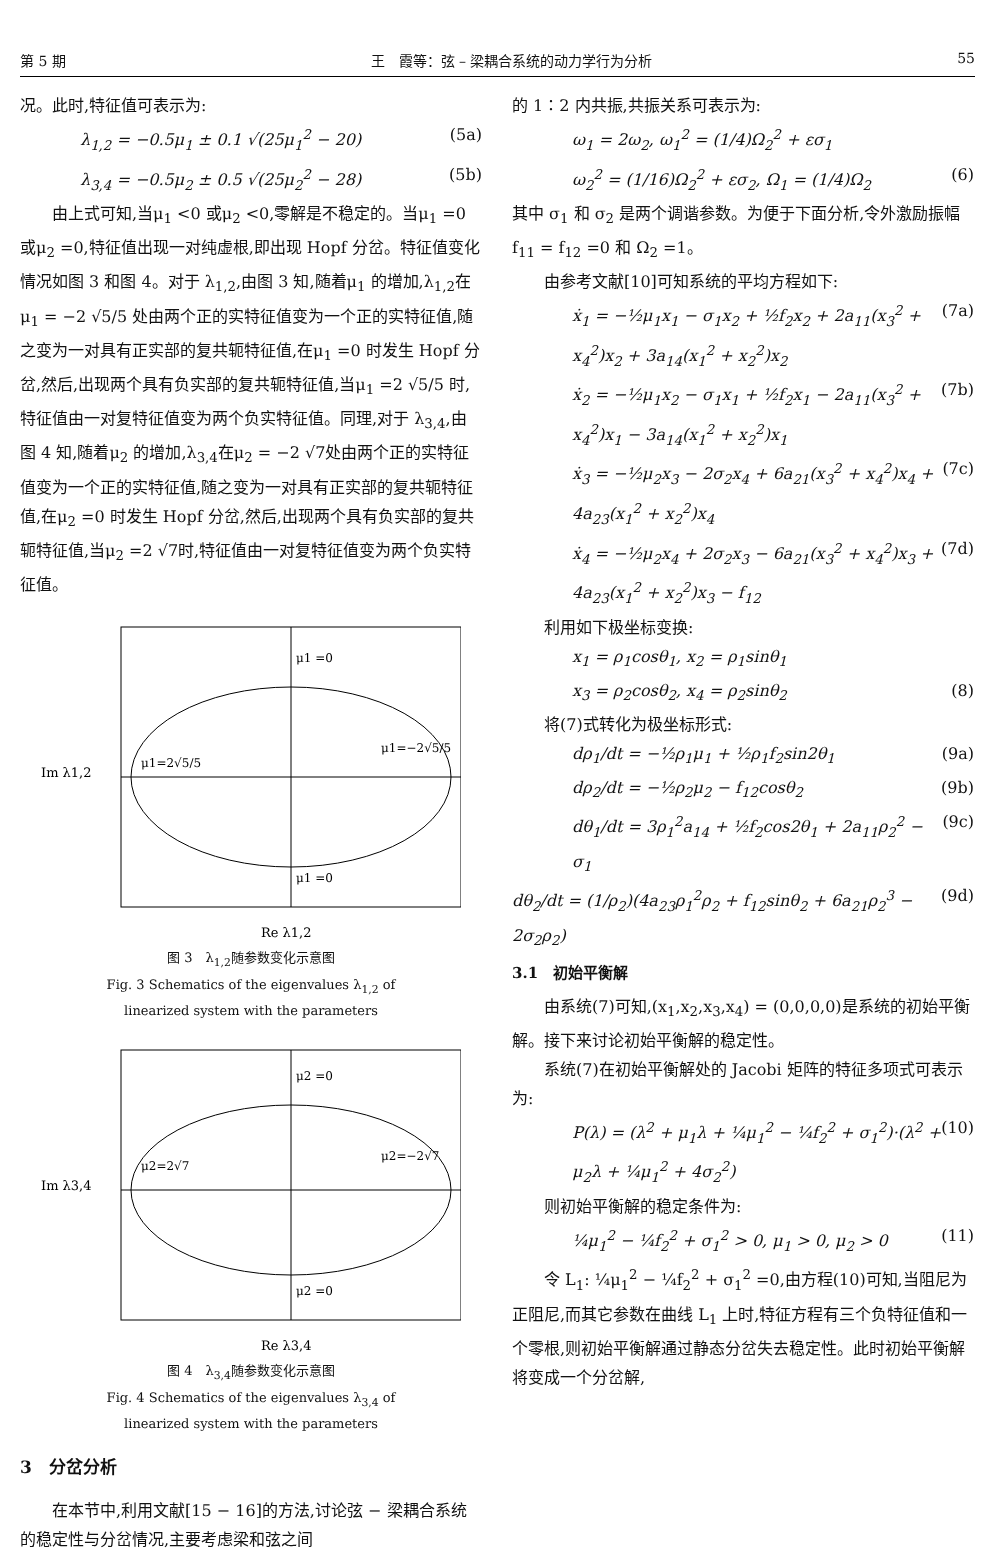第 5 期 王　霞等：弦 – 梁耦合系统的动力学行为分析 55
况。此时,特征值可表示为:
λ<sub>1,2</sub> = −0.5μ<sub>1</sub> ± 0.1 √(25μ<sub>1</sub><sup>2</sup> − 20) (5a)
λ<sub>3,4</sub> = −0.5μ<sub>2</sub> ± 0.5 √(25μ<sub>2</sub><sup>2</sup> − 28) (5b)
由上式可知,当μ<sub>1</sub> <0 或μ<sub>2</sub> <0,零解是不稳定的。当μ<sub>1</sub> =0 或μ<sub>2</sub> =0,特征值出现一对纯虚根,即出现 Hopf 分岔。特征值变化情况如图 3 和图 4。对于 λ<sub>1,2</sub>,由图 3 知,随着μ<sub>1</sub> 的增加,λ<sub>1,2</sub>在μ<sub>1</sub> = −2 √5/5 处由两个正的实特征值变为一个正的实特征值,随之变为一对具有正实部的复共轭特征值,在μ<sub>1</sub> =0 时发生 Hopf 分岔,然后,出现两个具有负实部的复共轭特征值,当μ<sub>1</sub> =2 √5/5 时,特征值由一对复特征值变为两个负实特征值。同理,对于 λ<sub>3,4</sub>,由图 4 知,随着μ<sub>2</sub> 的增加,λ<sub>3,4</sub>在μ<sub>2</sub> = −2 √7处由两个正的实特征值变为一个正的实特征值,随之变为一对具有正实部的复共轭特征值,在μ<sub>2</sub> =0 时发生 Hopf 分岔,然后,出现两个具有负实部的复共轭特征值,当μ<sub>2</sub> =2 √7时,特征值由一对复特征值变为两个负实特征值。
Im λ1,2
μ1 =0
μ1 =0
μ1=2√5/5
μ1=−2√5/5
Re λ1,2
图 3　λ<sub>1,2</sub>随参数变化示意图
Fig. 3 Schematics of the eigenvalues λ<sub>1,2</sub> of
linearized system with the parameters
Im λ3,4
μ2 =0
μ2 =0
μ2=2√7
μ2=−2√7
Re λ3,4
图 4　λ<sub>3,4</sub>随参数变化示意图
Fig. 4 Schematics of the eigenvalues λ<sub>3,4</sub> of
linearized system with the parameters
3　分岔分析
在本节中,利用文献[15 − 16]的方法,讨论弦 − 梁耦合系统的稳定性与分岔情况,主要考虑梁和弦之间
的 1∶2 内共振,共振关系可表示为:
ω<sub>1</sub> = 2ω<sub>2</sub>, ω<sub>1</sub><sup>2</sup> = (1/4)Ω<sub>2</sub><sup>2</sup> + εσ<sub>1</sub>
ω<sub>2</sub><sup>2</sup> = (1/16)Ω<sub>2</sub><sup>2</sup> + εσ<sub>2</sub>, Ω<sub>1</sub> = (1/4)Ω<sub>2</sub> (6)
其中 σ<sub>1</sub> 和 σ<sub>2</sub> 是两个调谐参数。为便于下面分析,令外激励振幅 f<sub>11</sub> = f<sub>12</sub> =0 和 Ω<sub>2</sub> =1。
由参考文献[10]可知系统的平均方程如下:
ẋ<sub>1</sub> = −½μ<sub>1</sub>x<sub>1</sub> − σ<sub>1</sub>x<sub>2</sub> + ½f<sub>2</sub>x<sub>2</sub> + 2a<sub>11</sub>(x<sub>3</sub><sup>2</sup> + x<sub>4</sub><sup>2</sup>)x<sub>2</sub> + 3a<sub>14</sub>(x<sub>1</sub><sup>2</sup> + x<sub>2</sub><sup>2</sup>)x<sub>2</sub> (7a)
ẋ<sub>2</sub> = −½μ<sub>1</sub>x<sub>2</sub> − σ<sub>1</sub>x<sub>1</sub> + ½f<sub>2</sub>x<sub>1</sub> − 2a<sub>11</sub>(x<sub>3</sub><sup>2</sup> + x<sub>4</sub><sup>2</sup>)x<sub>1</sub> − 3a<sub>14</sub>(x<sub>1</sub><sup>2</sup> + x<sub>2</sub><sup>2</sup>)x<sub>1</sub> (7b)
ẋ<sub>3</sub> = −½μ<sub>2</sub>x<sub>3</sub> − 2σ<sub>2</sub>x<sub>4</sub> + 6a<sub>21</sub>(x<sub>3</sub><sup>2</sup> + x<sub>4</sub><sup>2</sup>)x<sub>4</sub> + 4a<sub>23</sub>(x<sub>1</sub><sup>2</sup> + x<sub>2</sub><sup>2</sup>)x<sub>4</sub> (7c)
ẋ<sub>4</sub> = −½μ<sub>2</sub>x<sub>4</sub> + 2σ<sub>2</sub>x<sub>3</sub> − 6a<sub>21</sub>(x<sub>3</sub><sup>2</sup> + x<sub>4</sub><sup>2</sup>)x<sub>3</sub> + 4a<sub>23</sub>(x<sub>1</sub><sup>2</sup> + x<sub>2</sub><sup>2</sup>)x<sub>3</sub> − f<sub>12</sub> (7d)
利用如下极坐标变换:
x<sub>1</sub> = ρ<sub>1</sub>cosθ<sub>1</sub>, x<sub>2</sub> = ρ<sub>1</sub>sinθ<sub>1</sub>
x<sub>3</sub> = ρ<sub>2</sub>cosθ<sub>2</sub>, x<sub>4</sub> = ρ<sub>2</sub>sinθ<sub>2</sub> (8)
将(7)式转化为极坐标形式:
dρ<sub>1</sub>/dt = −½ρ<sub>1</sub>μ<sub>1</sub> + ½ρ<sub>1</sub>f<sub>2</sub>sin2θ<sub>1</sub> (9a)
dρ<sub>2</sub>/dt = −½ρ<sub>2</sub>μ<sub>2</sub> − f<sub>12</sub>cosθ<sub>2</sub> (9b)
dθ<sub>1</sub>/dt = 3ρ<sub>1</sub><sup>2</sup>a<sub>14</sub> + ½f<sub>2</sub>cos2θ<sub>1</sub> + 2a<sub>11</sub>ρ<sub>2</sub><sup>2</sup> − σ<sub>1</sub> (9c)
dθ<sub>2</sub>/dt = (1/ρ<sub>2</sub>)(4a<sub>23</sub>ρ<sub>1</sub><sup>2</sup>ρ<sub>2</sub> + f<sub>12</sub>sinθ<sub>2</sub> + 6a<sub>21</sub>ρ<sub>2</sub><sup>3</sup> − 2σ<sub>2</sub>ρ<sub>2</sub>) (9d)
3.1　初始平衡解
由系统(7)可知,(x<sub>1</sub>,x<sub>2</sub>,x<sub>3</sub>,x<sub>4</sub>) = (0,0,0,0)是系统的初始平衡解。接下来讨论初始平衡解的稳定性。
系统(7)在初始平衡解处的 Jacobi 矩阵的特征多项式可表示为:
P(λ) = (λ<sup>2</sup> + μ<sub>1</sub>λ + ¼μ<sub>1</sub><sup>2</sup> − ¼f<sub>2</sub><sup>2</sup> + σ<sub>1</sub><sup>2</sup>)·(λ<sup>2</sup> + μ<sub>2</sub>λ + ¼μ<sub>1</sub><sup>2</sup> + 4σ<sub>2</sub><sup>2</sup>) (10)
则初始平衡解的稳定条件为:
¼μ<sub>1</sub><sup>2</sup> − ¼f<sub>2</sub><sup>2</sup> + σ<sub>1</sub><sup>2</sup> > 0, μ<sub>1</sub> > 0, μ<sub>2</sub> > 0 (11)
令 L<sub>1</sub>: ¼μ<sub>1</sub><sup>2</sup> − ¼f<sub>2</sub><sup>2</sup> + σ<sub>1</sub><sup>2</sup> =0,由方程(10)可知,当阻尼为正阻尼,而其它参数在曲线 L<sub>1</sub> 上时,特征方程有三个负特征值和一个零根,则初始平衡解通过静态分岔失去稳定性。此时初始平衡解将变成一个分岔解,